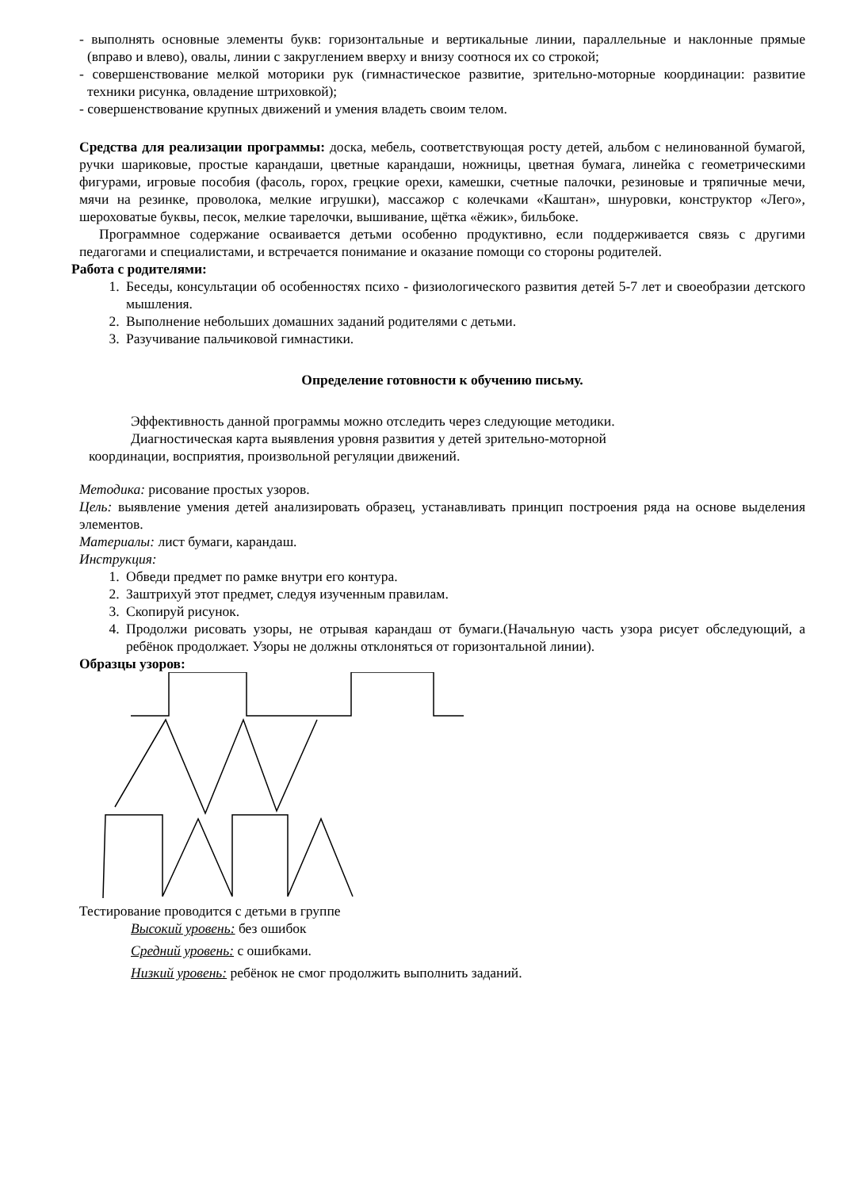- выполнять основные элементы букв: горизонтальные и вертикальные линии, параллельные и наклонные прямые (вправо и влево), овалы, линии с закруглением вверху и внизу соотнося их со строкой;
- совершенствование мелкой моторики рук (гимнастическое развитие, зрительно-моторные координации: развитие техники рисунка, овладение штриховкой);
- совершенствование крупных движений и умения владеть своим телом.
Средства для реализации программы: доска, мебель, соответствующая росту детей, альбом с нелинованной бумагой, ручки шариковые, простые карандаши, цветные карандаши, ножницы, цветная бумага, линейка с геометрическими фигурами, игровые пособия (фасоль, горох, грецкие орехи, камешки, счетные палочки, резиновые и тряпичные мечи, мячи на резинке, проволока, мелкие игрушки), массажор с колечками «Каштан», шнуровки, конструктор «Лего», шероховатые буквы, песок, мелкие тарелочки, вышивание, щётка «ёжик», бильбоке.
Программное содержание осваивается детьми особенно продуктивно, если поддерживается связь с другими педагогами и специалистами, и встречается понимание и оказание помощи со стороны родителей.
Работа с родителями:
1. Беседы, консультации об особенностях психо - физиологического развития детей 5-7 лет и своеобразии детского мышления.
2. Выполнение небольших домашних заданий родителями с детьми.
3. Разучивание пальчиковой гимнастики.
Определение готовности к обучению письму.
Эффективность данной программы можно отследить через следующие методики.
Диагностическая карта выявления уровня развития у детей зрительно-моторной
координации, восприятия, произвольной регуляции движений.
Методика: рисование простых узоров.
Цель: выявление умения детей анализировать образец, устанавливать принцип построения ряда на основе выделения элементов.
Материалы: лист бумаги, карандаш.
Инструкция:
1. Обведи предмет по рамке внутри его контура.
2. Заштрихуй этот предмет, следуя изученным правилам.
3. Скопируй рисунок.
4. Продолжи рисовать узоры, не отрывая карандаш от бумаги.(Начальную часть узора рисует обследующий, а ребёнок продолжает. Узоры не должны отклоняться от горизонтальной линии).
Образцы узоров:
Тестирование проводится с детьми в группе
Высокий уровень: без ошибок
Средний уровень: с ошибками.
Низкий уровень: ребёнок не смог продолжить выполнить заданий.